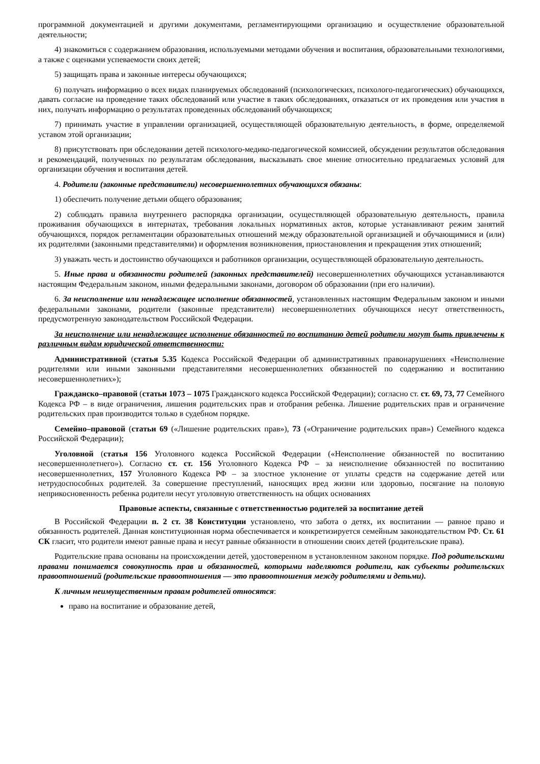программной документацией и другими документами, регламентирующими организацию и осуществление образовательной деятельности;
4) знакомиться с содержанием образования, используемыми методами обучения и воспитания, образовательными технологиями, а также с оценками успеваемости своих детей;
5) защищать права и законные интересы обучающихся;
6) получать информацию о всех видах планируемых обследований (психологических, психолого-педагогических) обучающихся, давать согласие на проведение таких обследований или участие в таких обследованиях, отказаться от их проведения или участия в них, получать информацию о результатах проведенных обследований обучающихся;
7) принимать участие в управлении организацией, осуществляющей образовательную деятельность, в форме, определяемой уставом этой организации;
8) присутствовать при обследовании детей психолого-медико-педагогической комиссией, обсуждении результатов обследования и рекомендаций, полученных по результатам обследования, высказывать свое мнение относительно предлагаемых условий для организации обучения и воспитания детей.
4. Родители (законные представители) несовершеннолетних обучающихся обязаны:
1) обеспечить получение детьми общего образования;
2) соблюдать правила внутреннего распорядка организации, осуществляющей образовательную деятельность, правила проживания обучающихся в интернатах, требования локальных нормативных актов, которые устанавливают режим занятий обучающихся, порядок регламентации образовательных отношений между образовательной организацией и обучающимися и (или) их родителями (законными представителями) и оформления возникновения, приостановления и прекращения этих отношений;
3) уважать честь и достоинство обучающихся и работников организации, осуществляющей образовательную деятельность.
5. Иные права и обязанности родителей (законных представителей) несовершеннолетних обучающихся устанавливаются настоящим Федеральным законом, иными федеральными законами, договором об образовании (при его наличии).
6. За неисполнение или ненадлежащее исполнение обязанностей, установленных настоящим Федеральным законом и иными федеральными законами, родители (законные представители) несовершеннолетних обучающихся несут ответственность, предусмотренную законодательством Российской Федерации.
За неисполнение или ненадлежащее исполнение обязанностей по воспитанию детей родители могут быть привлечены к различным видам юридической ответственности:
Административной (статья 5.35 Кодекса Российской Федерации об административных правонарушениях «Неисполнение родителями или иными законными представителями несовершеннолетних обязанностей по содержанию и воспитанию несовершеннолетних»);
Гражданско–правовой (статьи 1073 – 1075 Гражданского кодекса Российской Федерации); согласно ст. ст. 69, 73, 77 Семейного Кодекса РФ – в виде ограничения, лишения родительских прав и отобрания ребенка. Лишение родительских прав и ограничение родительских прав производится только в судебном порядке.
Семейно–правовой (статьи 69 («Лишение родительских прав»), 73 («Ограничение родительских прав») Семейного кодекса Российской Федерации);
Уголовной (статья 156 Уголовного кодекса Российской Федерации («Неисполнение обязанностей по воспитанию несовершеннолетнего»). Согласно ст. ст. 156 Уголовного Кодекса РФ – за неисполнение обязанностей по воспитанию несовершеннолетних, 157 Уголовного Кодекса РФ – за злостное уклонение от уплаты средств на содержание детей или нетрудоспособных родителей. За совершение преступлений, наносящих вред жизни или здоровью, посягание на половую неприкосновенность ребенка родители несут уголовную ответственность на общих основаниях
Правовые аспекты, связанные с ответственностью родителей за воспитание детей
В Российской Федерации п. 2 ст. 38 Конституции установлено, что забота о детях, их воспитании — равное право и обязанность родителей. Данная конституционная норма обеспечивается и конкретизируется семейным законодательством РФ. Ст. 61 СК гласит, что родители имеют равные права и несут равные обязанности в отношении своих детей (родительские права).
Родительские права основаны на происхождении детей, удостоверенном в установленном законом порядке. Под родительскими правами понимается совокупность прав и обязанностей, которыми наделяются родители, как субъекты родительских правоотношений (родительские правоотношения — это правоотношения между родителями и детьми).
К личным неимущественным правам родителей относятся:
право на воспитание и образование детей,